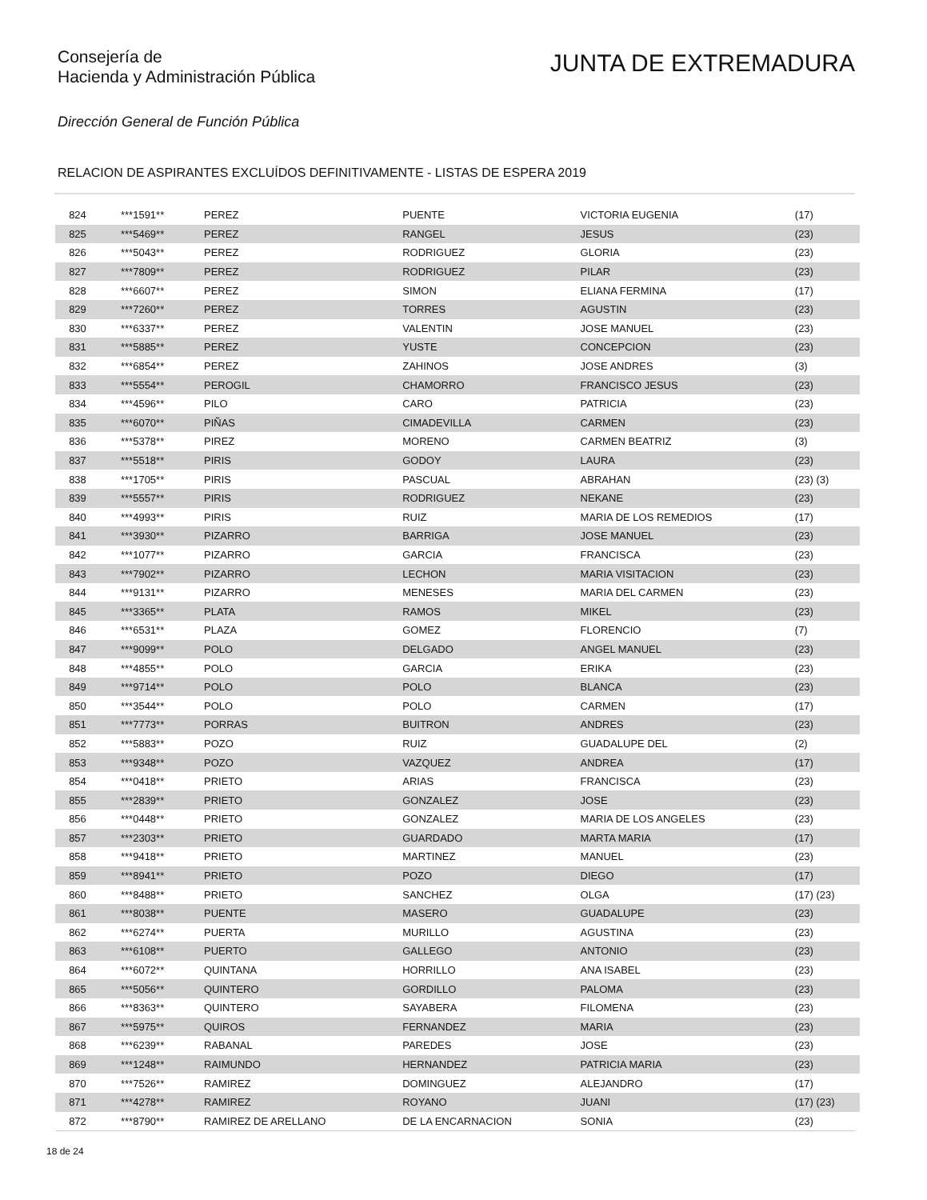Consejería de
Hacienda y Administración Pública
JUNTA DE EXTREMADURA
Dirección General de Función Pública
RELACION DE ASPIRANTES EXCLUÍDOS DEFINITIVAMENTE - LISTAS DE ESPERA 2019
| 824 | ***1591** | PEREZ | PUENTE | VICTORIA EUGENIA | (17) |
| 825 | ***5469** | PEREZ | RANGEL | JESUS | (23) |
| 826 | ***5043** | PEREZ | RODRIGUEZ | GLORIA | (23) |
| 827 | ***7809** | PEREZ | RODRIGUEZ | PILAR | (23) |
| 828 | ***6607** | PEREZ | SIMON | ELIANA FERMINA | (17) |
| 829 | ***7260** | PEREZ | TORRES | AGUSTIN | (23) |
| 830 | ***6337** | PEREZ | VALENTIN | JOSE MANUEL | (23) |
| 831 | ***5885** | PEREZ | YUSTE | CONCEPCION | (23) |
| 832 | ***6854** | PEREZ | ZAHINOS | JOSE ANDRES | (3) |
| 833 | ***5554** | PEROGIL | CHAMORRO | FRANCISCO JESUS | (23) |
| 834 | ***4596** | PILO | CARO | PATRICIA | (23) |
| 835 | ***6070** | PIÑAS | CIMADEVILLA | CARMEN | (23) |
| 836 | ***5378** | PIREZ | MORENO | CARMEN BEATRIZ | (3) |
| 837 | ***5518** | PIRIS | GODOY | LAURA | (23) |
| 838 | ***1705** | PIRIS | PASCUAL | ABRAHAN | (23) (3) |
| 839 | ***5557** | PIRIS | RODRIGUEZ | NEKANE | (23) |
| 840 | ***4993** | PIRIS | RUIZ | MARIA DE LOS REMEDIOS | (17) |
| 841 | ***3930** | PIZARRO | BARRIGA | JOSE MANUEL | (23) |
| 842 | ***1077** | PIZARRO | GARCIA | FRANCISCA | (23) |
| 843 | ***7902** | PIZARRO | LECHON | MARIA VISITACION | (23) |
| 844 | ***9131** | PIZARRO | MENESES | MARIA DEL CARMEN | (23) |
| 845 | ***3365** | PLATA | RAMOS | MIKEL | (23) |
| 846 | ***6531** | PLAZA | GOMEZ | FLORENCIO | (7) |
| 847 | ***9099** | POLO | DELGADO | ANGEL MANUEL | (23) |
| 848 | ***4855** | POLO | GARCIA | ERIKA | (23) |
| 849 | ***9714** | POLO | POLO | BLANCA | (23) |
| 850 | ***3544** | POLO | POLO | CARMEN | (17) |
| 851 | ***7773** | PORRAS | BUITRON | ANDRES | (23) |
| 852 | ***5883** | POZO | RUIZ | GUADALUPE DEL | (2) |
| 853 | ***9348** | POZO | VAZQUEZ | ANDREA | (17) |
| 854 | ***0418** | PRIETO | ARIAS | FRANCISCA | (23) |
| 855 | ***2839** | PRIETO | GONZALEZ | JOSE | (23) |
| 856 | ***0448** | PRIETO | GONZALEZ | MARIA DE LOS ANGELES | (23) |
| 857 | ***2303** | PRIETO | GUARDADO | MARTA MARIA | (17) |
| 858 | ***9418** | PRIETO | MARTINEZ | MANUEL | (23) |
| 859 | ***8941** | PRIETO | POZO | DIEGO | (17) |
| 860 | ***8488** | PRIETO | SANCHEZ | OLGA | (17) (23) |
| 861 | ***8038** | PUENTE | MASERO | GUADALUPE | (23) |
| 862 | ***6274** | PUERTA | MURILLO | AGUSTINA | (23) |
| 863 | ***6108** | PUERTO | GALLEGO | ANTONIO | (23) |
| 864 | ***6072** | QUINTANA | HORRILLO | ANA ISABEL | (23) |
| 865 | ***5056** | QUINTERO | GORDILLO | PALOMA | (23) |
| 866 | ***8363** | QUINTERO | SAYABERA | FILOMENA | (23) |
| 867 | ***5975** | QUIROS | FERNANDEZ | MARIA | (23) |
| 868 | ***6239** | RABANAL | PAREDES | JOSE | (23) |
| 869 | ***1248** | RAIMUNDO | HERNANDEZ | PATRICIA MARIA | (23) |
| 870 | ***7526** | RAMIREZ | DOMINGUEZ | ALEJANDRO | (17) |
| 871 | ***4278** | RAMIREZ | ROYANO | JUANI | (17) (23) |
| 872 | ***8790** | RAMIREZ DE ARELLANO | DE LA ENCARNACION | SONIA | (23) |
18 de 24